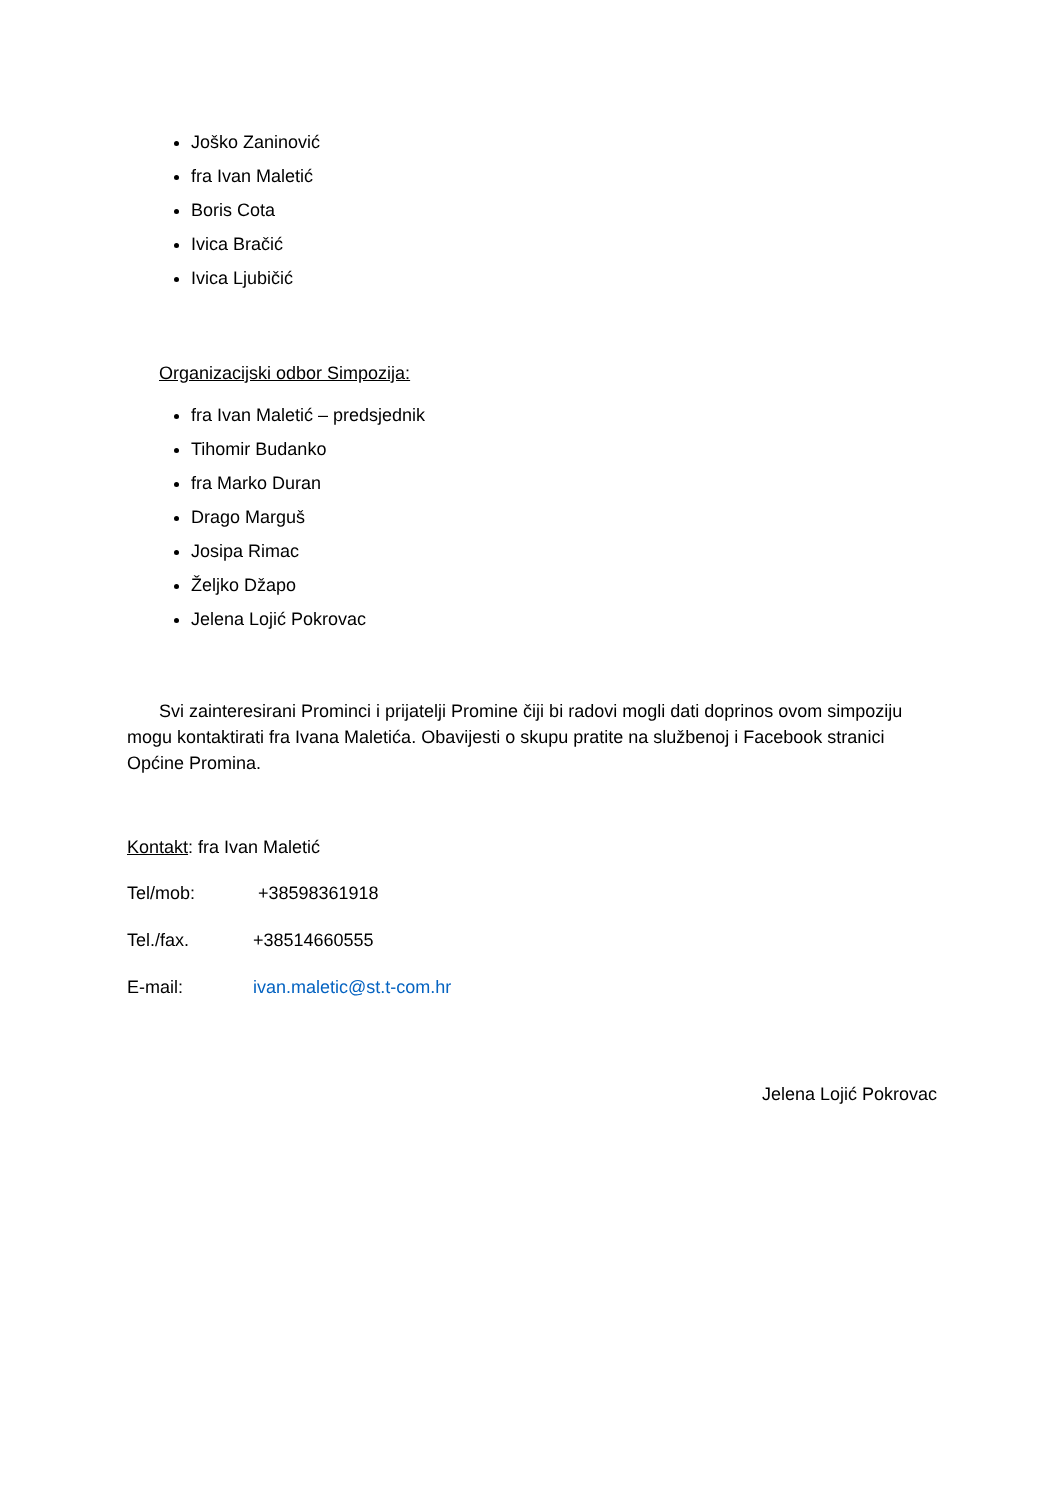Joško Zaninović
fra Ivan Maletić
Boris Cota
Ivica Bračić
Ivica Ljubičić
Organizacijski odbor Simpozija:
fra Ivan Maletić – predsjednik
Tihomir Budanko
fra Marko Duran
Drago Marguš
Josipa Rimac
Željko Džapo
Jelena Lojić Pokrovac
Svi zainteresirani Prominci i prijatelji Promine čiji bi radovi mogli dati doprinos ovom simpoziju mogu kontaktirati fra Ivana Maletića. Obavijesti o skupu pratite na službenoj i Facebook stranici Općine Promina.
Kontakt: fra Ivan Maletić
Tel/mob: +38598361918
Tel./fax. +38514660555
E-mail: ivan.maletic@st.t-com.hr
Jelena Lojić Pokrovac